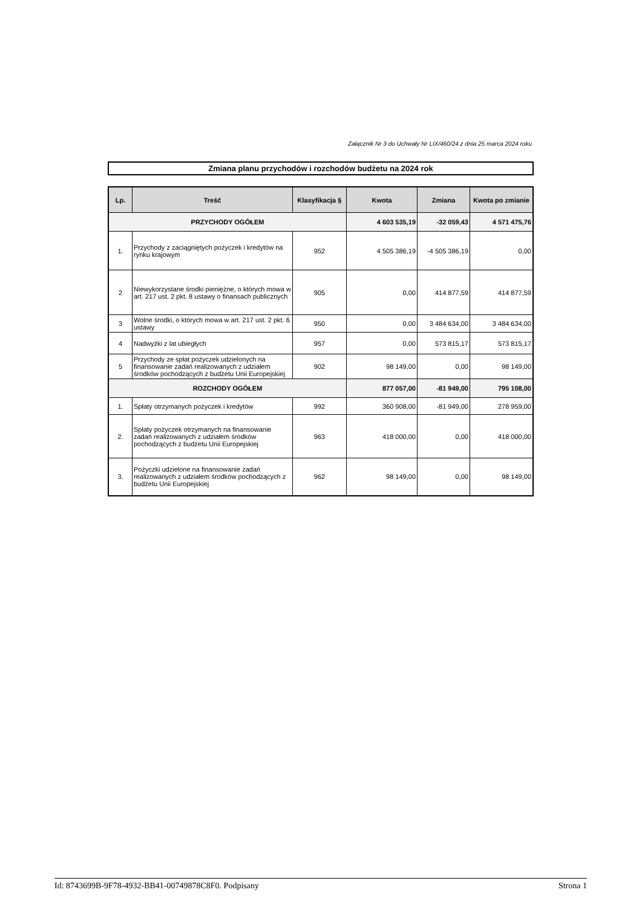Załącznik Nr 3 do Uchwały Nr LIX/460/24 z dnia 25 marca 2024 roku
Zmiana planu przychodów i rozchodów budżetu na 2024 rok
| Lp. | Treść | Klasyfikacja § | Kwota | Zmiana | Kwota po zmianie |
| --- | --- | --- | --- | --- | --- |
| PRZYCHODY OGÓŁEM | | | 4 603 535,19 | -32 059,43 | 4 571 475,76 |
| 1. | Przychody z zaciągniętych pożyczek i kredytów na rynku krajowym | 952 | 4 505 386,19 | -4 505 386,19 | 0,00 |
| 2 | Niewykorzystane środki pieniężne, o których mowa w art. 217 ust. 2 pkt. 8 ustawy o finansach publicznych | 905 | 0,00 | 414 877,59 | 414 877,59 |
| 3 | Wolne środki, o których mowa w art. 217 ust. 2 pkt. 6 ustawy | 950 | 0,00 | 3 484 634,00 | 3 484 634,00 |
| 4 | Nadwyżki z lat ubiegłych | 957 | 0,00 | 573 815,17 | 573 815,17 |
| 5 | Przychody ze spłat pożyczek udzielonych na finansowanie zadań realizowanych z udziałem środków pochodzących z budżetu Unii Europejskiej | 902 | 98 149,00 | 0,00 | 98 149,00 |
| ROZCHODY OGÓŁEM | | | 877 057,00 | -81 949,00 | 795 108,00 |
| 1. | Spłaty otrzymanych pożyczek i kredytów | 992 | 360 908,00 | -81 949,00 | 278 959,00 |
| 2. | Spłaty pożyczek otrzymanych na finansowanie zadań realizowanych z udziałem środków pochodzących z budżetu Unii Europejskiej | 963 | 418 000,00 | 0,00 | 418 000,00 |
| 3. | Pożyczki udzielone na finansowanie zadań realizowanych z udziałem środków pochodzących z budżetu Unii Europejskiej | 962 | 98 149,00 | 0,00 | 98 149,00 |
Id: 8743699B-9F78-4932-BB41-00749878C8F0. Podpisany Strona 1